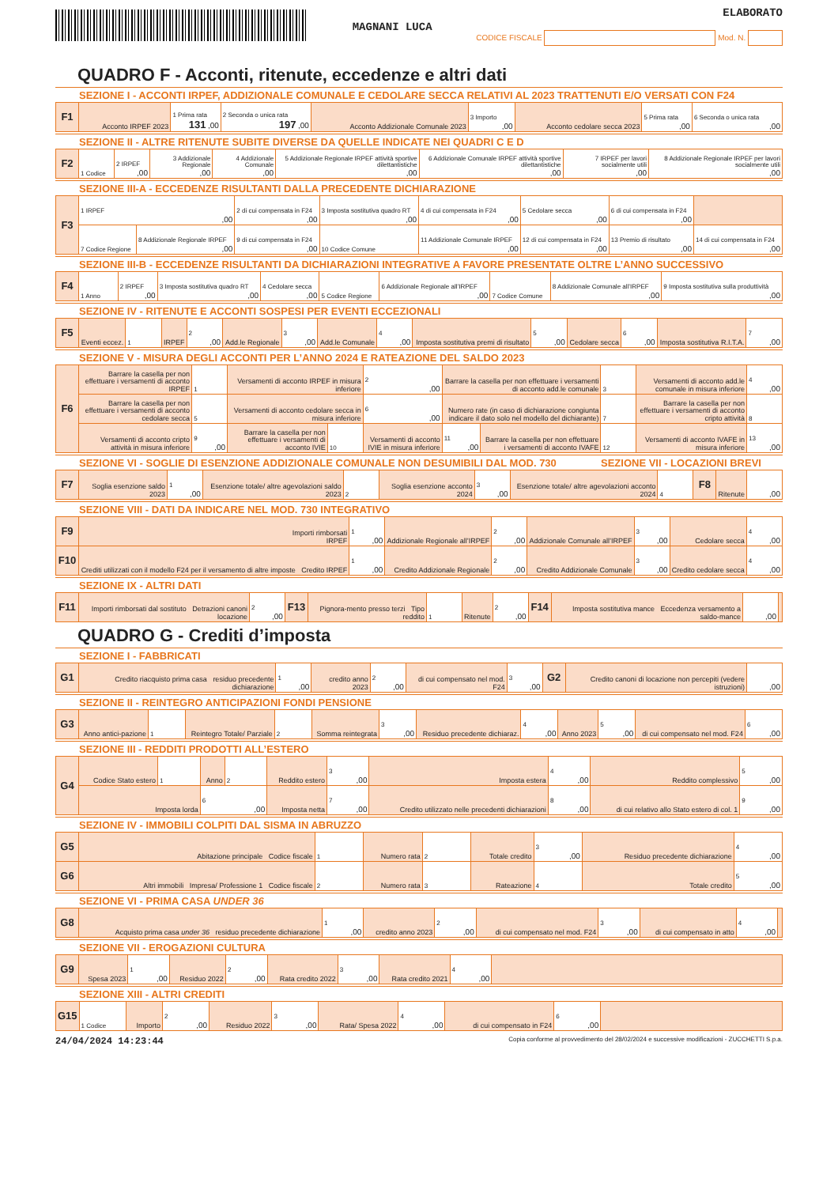MAGNANI LUCA
ELABORATO
CODICE FISCALE Mod. N.
QUADRO F - Acconti, ritenute, eccedenze e altri dati
SEZIONE I - ACCONTI IRPEF, ADDIZIONALE COMUNALE E CEDOLARE SECCA RELATIVI AL 2023 TRATTENUTI E/O VERSATI CON F24
| F1 | Acconto IRPEF 2023 | 1 Prima rata 131 ,00 | 2 Seconda o unica rata 197 ,00 | Acconto Addizionale Comunale 2023 | 3 Importo ,00 | Acconto cedolare secca 2023 | 5 Prima rata ,00 | 6 Seconda o unica rata ,00 |
SEZIONE II - ALTRE RITENUTE SUBITE DIVERSE DA QUELLE INDICATE NEI QUADRI C E D
| F2 | 1 Codice | 2 IRPEF ,00 | 3 Addizionale Regionale ,00 | 4 Addizionale Comunale ,00 | 5 Addizionale Regionale IRPEF attività sportive dilettantistiche ,00 | 6 Addizionale Comunale IRPEF attività sportive dilettantistiche ,00 | 7 IRPEF per lavori socialmente utili ,00 | 8 Addizionale Regionale IRPEF per lavori socialmente utili ,00 |
SEZIONE III-A - ECCEDENZE RISULTANTI DALLA PRECEDENTE DICHIARAZIONE
| F3 | 1 IRPEF ,00 | | 2 di cui compensata in F24 ,00 | 3 Imposta sostitutiva quadro RT ,00 | 4 di cui compensata in F24 ,00 | 5 Cedolare secca ,00 | 6 di cui compensata in F24 ,00 | |
| | 7 Codice Regione | 8 Addizionale Regionale IRPEF ,00 | 9 di cui compensata in F24 ,00 | 10 Codice Comune | 11 Addizionale Comunale IRPEF ,00 | 12 di cui compensata in F24 ,00 | 13 Premio di risultato ,00 | 14 di cui compensata in F24 ,00 |
SEZIONE III-B - ECCEDENZE RISULTANTI DA DICHIARAZIONI INTEGRATIVE A FAVORE PRESENTATE OLTRE L’ANNO SUCCESSIVO
| F4 | 1 Anno | 2 IRPEF ,00 | 3 Imposta sostitutiva quadro RT ,00 | 4 Cedolare secca ,00 | 5 Codice Regione | 6 Addizionale Regionale all’IRPEF ,00 | 7 Codice Comune | 8 Addizionale Comunale all’IRPEF ,00 | 9 Imposta sostitutiva sulla produttività ,00 |
SEZIONE IV - RITENUTE E ACCONTI SOSPESI PER EVENTI ECCEZIONALI
| F5 | Eventi eccez. | 1 | IRPEF | 2 ,00 | Add.le Regionale | 3 ,00 | Add.le Comunale | 4 ,00 | Imposta sostitutiva premi di risultato | 5 ,00 | Cedolare secca | 6 ,00 | Imposta sostitutiva R.I.T.A. | 7 ,00 |
SEZIONE V - MISURA DEGLI ACCONTI PER L’ANNO 2024 E RATEAZIONE DEL SALDO 2023
| F6 | Barrare la casella per non effettuare i versamenti di acconto IRPEF | | 1 | Versamenti di acconto IRPEF in misura inferiore | | 2 ,00 | Barrare la casella per non effettuare i versamenti di acconto add.le comunale | | 3 | Versamenti di acconto add.le comunale in misura inferiore | 4 ,00 |
| | Barrare la casella per non effettuare i versamenti di acconto cedolare secca | | 5 | Versamenti di acconto cedolare secca in misura inferiore | | 6 ,00 | Numero rate (in caso di dichiarazione congiunta indicare il dato solo nel modello del dichiarante) | | 7 | Barrare la casella per non effettuare i versamenti di acconto cripto attività | 8 |
| | Versamenti di acconto cripto attività in misura inferiore | 9 ,00 | | Barrare la casella per non effettuare i versamenti di acconto IVIE | 10 | Versamenti di acconto IVIE in misura inferiore | 11 ,00 | Barrare la casella per non effettuare i versamenti di acconto IVAFE | 12 | Versamenti di acconto IVAFE in misura inferiore | 13 ,00 |
SEZIONE VI - SOGLIE DI ESENZIONE ADDIZIONALE COMUNALE NON DESUMIBILI DAL MOD. 730
SEZIONE VII - LOCAZIONI BREVI
| F7 | Soglia esenzione saldo 2023 | 1 ,00 | Esenzione totale/ altre agevolazioni saldo 2023 | 2 | Soglia esenzione acconto 2024 | 3 ,00 | Esenzione totale/ altre agevolazioni acconto 2024 | 4 | F8 | Ritenute | ,00 |
SEZIONE VIII - DATI DA INDICARE NEL MOD. 730 INTEGRATIVO
| F9 | Importi rimborsati IRPEF | 1 ,00 | Addizionale Regionale all’IRPEF | 2 ,00 | Addizionale Comunale all’IRPEF | 3 ,00 | Cedolare secca | 4 ,00 |
| F10 | Crediti utilizzati con il modello F24 per il versamento di altre imposte Credito IRPEF | 1 ,00 | Credito Addizionale Regionale | 2 ,00 | Credito Addizionale Comunale | 3 ,00 | Credito cedolare secca | 4 ,00 |
SEZIONE IX - ALTRI DATI
| F11 | Importi rimborsati dal sostituto Detrazioni canoni locazione | 2 ,00 | F13 | Pignora-mento presso terzi Tipo reddito | 1 | Ritenute | 2 ,00 | F14 | Imposta sostitutiva mance Eccedenza versamento a saldo-mance | ,00 | |
QUADRO G - Crediti d’imposta
SEZIONE I - FABBRICATI
| G1 | Credito riacquisto prima casa residuo precedente dichiarazione | 1 ,00 | credito anno 2023 | 2 ,00 | di cui compensato nel mod. F24 | 3 ,00 | G2 | Credito canoni di locazione non percepiti (vedere istruzioni) | ,00 |
SEZIONE II - REINTEGRO ANTICIPAZIONI FONDI PENSIONE
| G3 | Anno antici-pazione | 1 | Reintegro Totale/ Parziale | 2 | Somma reintegrata | 3 ,00 | Residuo precedente dichiaraz. | 4 ,00 | Anno 2023 | 5 ,00 | di cui compensato nel mod. F24 | 6 ,00 |
SEZIONE III - REDDITI PRODOTTI ALL’ESTERO
| G4 | Codice Stato estero | 1 | Anno | 2 | Reddito estero | 3 ,00 | Imposta estera | 4 ,00 | Reddito complessivo | 5 ,00 |
| | Imposta lorda | | 6 ,00 | | Imposta netta | 7 ,00 | Credito utilizzato nelle precedenti dichiarazioni | 8 ,00 | di cui relativo allo Stato estero di col. 1 | 9 ,00 |
SEZIONE IV - IMMOBILI COLPITI DAL SISMA IN ABRUZZO
| G5 | Abitazione principale Codice fiscale | 1 | Numero rata | 2 | Totale credito | 3 ,00 | Residuo precedente dichiarazione | 4 ,00 |
| G6 | Altri immobili Impresa/ Professione 1 Codice fiscale | 2 | Numero rata | 3 | Rateazione | 4 | Totale credito | 5 ,00 |
SEZIONE VI - PRIMA CASA UNDER 36
| G8 | Acquisto prima casa under 36 residuo precedente dichiarazione | 1 ,00 | credito anno 2023 | 2 ,00 | di cui compensato nel mod. F24 | 3 ,00 | di cui compensato in atto | 4 ,00 | |
SEZIONE VII - EROGAZIONI CULTURA
| G9 | Spesa 2023 | 1 ,00 | Residuo 2022 | 2 ,00 | Rata credito 2022 | 3 ,00 | Rata credito 2021 | 4 ,00 | |
SEZIONE XIII - ALTRI CREDITI
| G15 | 1 Codice | Importo | 2 ,00 | Residuo 2022 | 3 ,00 | Rata/ Spesa 2022 | 4 ,00 | di cui compensato in F24 | 6 ,00 | |
24/04/2024 14:23:44 Copia conforme al provvedimento del 28/02/2024 e successive modificazioni - ZUCCHETTI S.p.a.